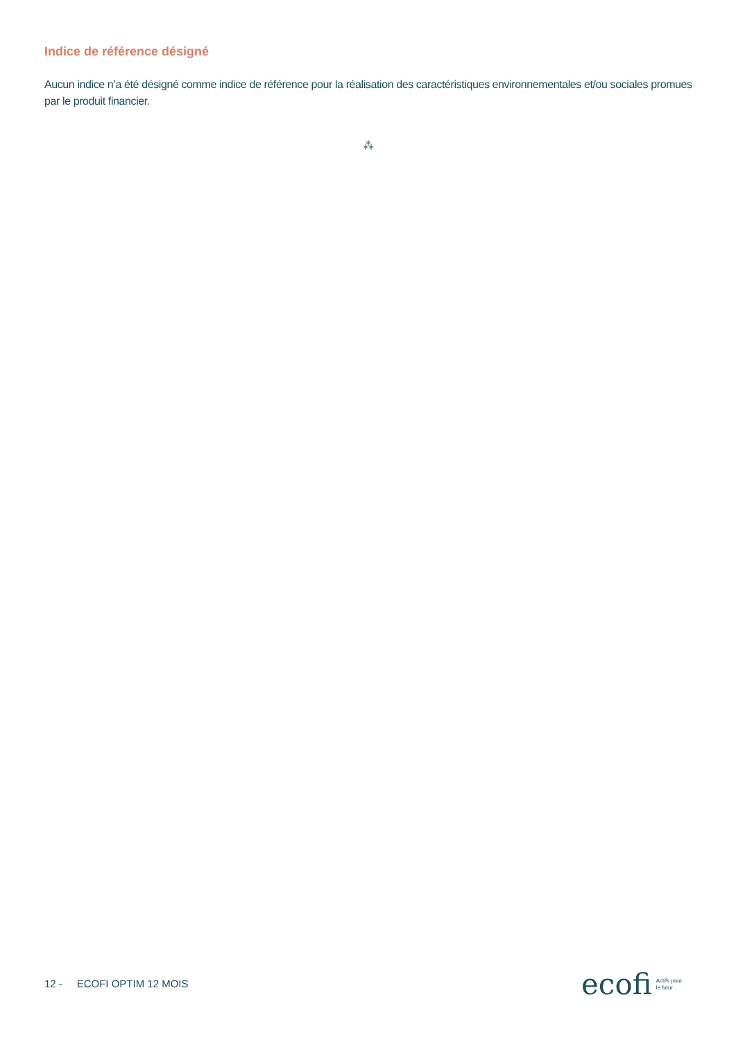Indice de référence désigné
Aucun indice n’a été désigné comme indice de référence pour la réalisation des caractéristiques environnementales et/ou sociales promues par le produit financier.
⁂
12 - ECOFI OPTIM 12 MOIS
ecofi Actifs pour
le futur